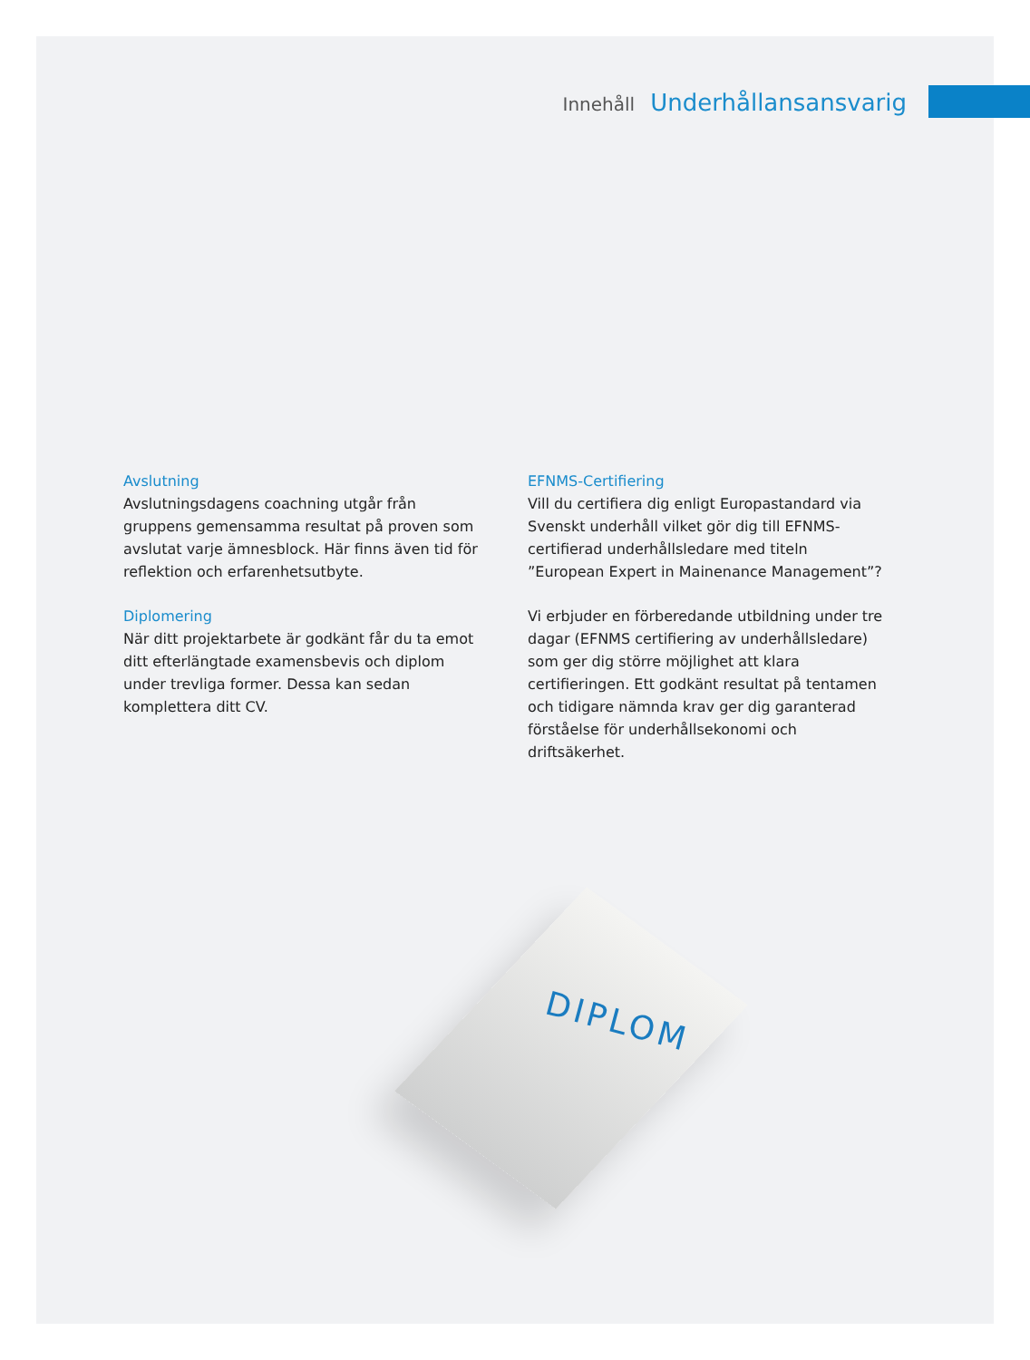Innehåll Underhållansansvarig
Avslutning
Avslutningsdagens coachning utgår från gruppens gemensamma resultat på proven som avslutat varje ämnesblock. Här finns även tid för reflektion och erfarenhetsutbyte.
Diplomering
När ditt projektarbete är godkänt får du ta emot ditt efterlängtade examensbevis och diplom under trevliga former. Dessa kan sedan komplettera ditt CV.
EFNMS-Certifiering
Vill du certifiera dig enligt Europastandard via Svenskt underhåll vilket gör dig till EFNMS-certifierad underhållsledare med titeln ”European Expert in Mainenance Management”?
Vi erbjuder en förberedande utbildning under tre dagar (EFNMS certifiering av underhållsledare) som ger dig större möjlighet att klara certifieringen. Ett godkänt resultat på tentamen och tidigare nämnda krav ger dig garanterad förståelse för underhållsekonomi och driftsäkerhet.
DIPLOM